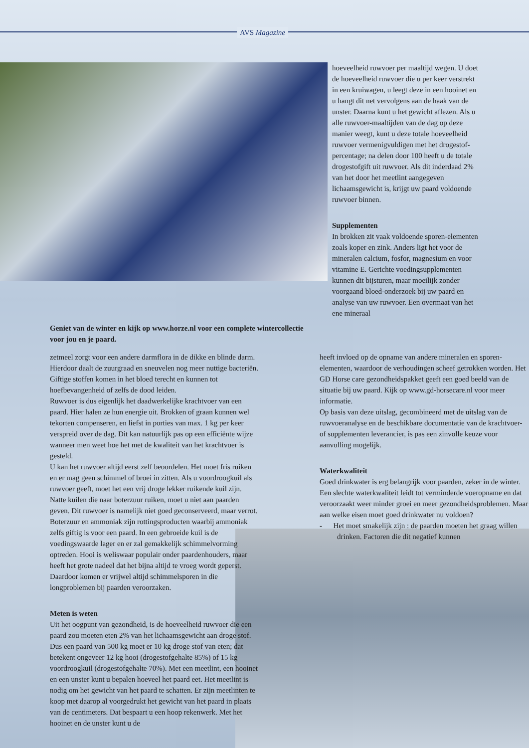AVS Magazine
hoeveelheid ruwvoer per maaltijd wegen. U doet de hoeveelheid ruwvoer die u per keer verstrekt in een kruiwagen, u leegt deze in een hooinet en u hangt dit net vervolgens aan de haak van de unster. Daarna kunt u het gewicht aflezen. Als u alle ruwvoer-maaltijden van de dag op deze manier weegt, kunt u deze totale hoeveelheid ruwvoer vermenigvuldigen met het drogestof-percentage; na delen door 100 heeft u de totale drogestofgift uit ruwvoer. Als dit inderdaad 2% van het door het meetlint aangegeven lichaamsgewicht is, krijgt uw paard voldoende ruwvoer binnen.
Supplementen
In brokken zit vaak voldoende sporen-elementen zoals koper en zink. Anders ligt het voor de mineralen calcium, fosfor, magnesium en voor vitamine E. Gerichte voedingsupplementen kunnen dit bijsturen, maar moeilijk zonder voorgaand bloed-onderzoek bij uw paard en analyse van uw ruwvoer. Een overmaat van het ene mineraal
Geniet van de winter en kijk op www.horze.nl voor een complete wintercollectie voor jou en je paard.
zetmeel zorgt voor een andere darmflora in de dikke en blinde darm. Hierdoor daalt de zuurgraad en sneuvelen nog meer nuttige bacteriën. Giftige stoffen komen in het bloed terecht en kunnen tot hoefbevangenheid of zelfs de dood leiden.
Ruwvoer is dus eigenlijk het daadwerkelijke krachtvoer van een paard. Hier halen ze hun energie uit. Brokken of graan kunnen wel tekorten compenseren, en liefst in porties van max. 1 kg per keer verspreid over de dag. Dit kan natuurlijk pas op een efficiënte wijze wanneer men weet hoe het met de kwaliteit van het krachtvoer is gesteld.
U kan het ruwvoer altijd eerst zelf beoordelen. Het moet fris ruiken en er mag geen schimmel of broei in zitten. Als u voordroogkuil als ruwvoer geeft, moet het een vrij droge lekker ruikende kuil zijn. Natte kuilen die naar boterzuur ruiken, moet u niet aan paarden geven. Dit ruwvoer is namelijk niet goed geconserveerd, maar verrot. Boterzuur en ammoniak zijn rottingsproducten waarbij ammoniak zelfs giftig is voor een paard. In een gebroeide kuil is de voedingswaarde lager en er zal gemakkelijk schimmelvorming optreden. Hooi is weliswaar populair onder paardenhouders, maar heeft het grote nadeel dat het bijna altijd te vroeg wordt geperst. Daardoor komen er vrijwel altijd schimmelsporen in die longproblemen bij paarden veroorzaken.
Meten is weten
Uit het oogpunt van gezondheid, is de hoeveelheid ruwvoer die een paard zou moeten eten 2% van het lichaamsgewicht aan droge stof. Dus een paard van 500 kg moet er 10 kg droge stof van eten; dat betekent ongeveer 12 kg hooi (drogestofgehalte 85%) of 15 kg voordroogkuil (drogestofgehalte 70%). Met een meetlint, een hooinet en een unster kunt u bepalen hoeveel het paard eet. Het meetlint is nodig om het gewicht van het paard te schatten. Er zijn meetlinten te koop met daarop al voorgedrukt het gewicht van het paard in plaats van de centimeters. Dat bespaart u een hoop rekenwerk. Met het hooinet en de unster kunt u de
heeft invloed op de opname van andere mineralen en sporen-elementen, waardoor de verhoudingen scheef getrokken worden. Het GD Horse care gezondheidspakket geeft een goed beeld van de situatie bij uw paard. Kijk op www.gd-horsecare.nl voor meer informatie.
Op basis van deze uitslag, gecombineerd met de uitslag van de ruwvoeranalyse en de beschikbare documentatie van de krachtvoer- of supplementen leverancier, is pas een zinvolle keuze voor aanvulling mogelijk.
Waterkwaliteit
Goed drinkwater is erg belangrijk voor paarden, zeker in de winter. Een slechte waterkwaliteit leidt tot verminderde voeropname en dat veroorzaakt weer minder groei en meer gezondheidsproblemen. Maar aan welke eisen moet goed drinkwater nu voldoen?
- Het moet smakelijk zijn : de paarden moeten het graag willen drinken. Factoren die dit negatief kunnen